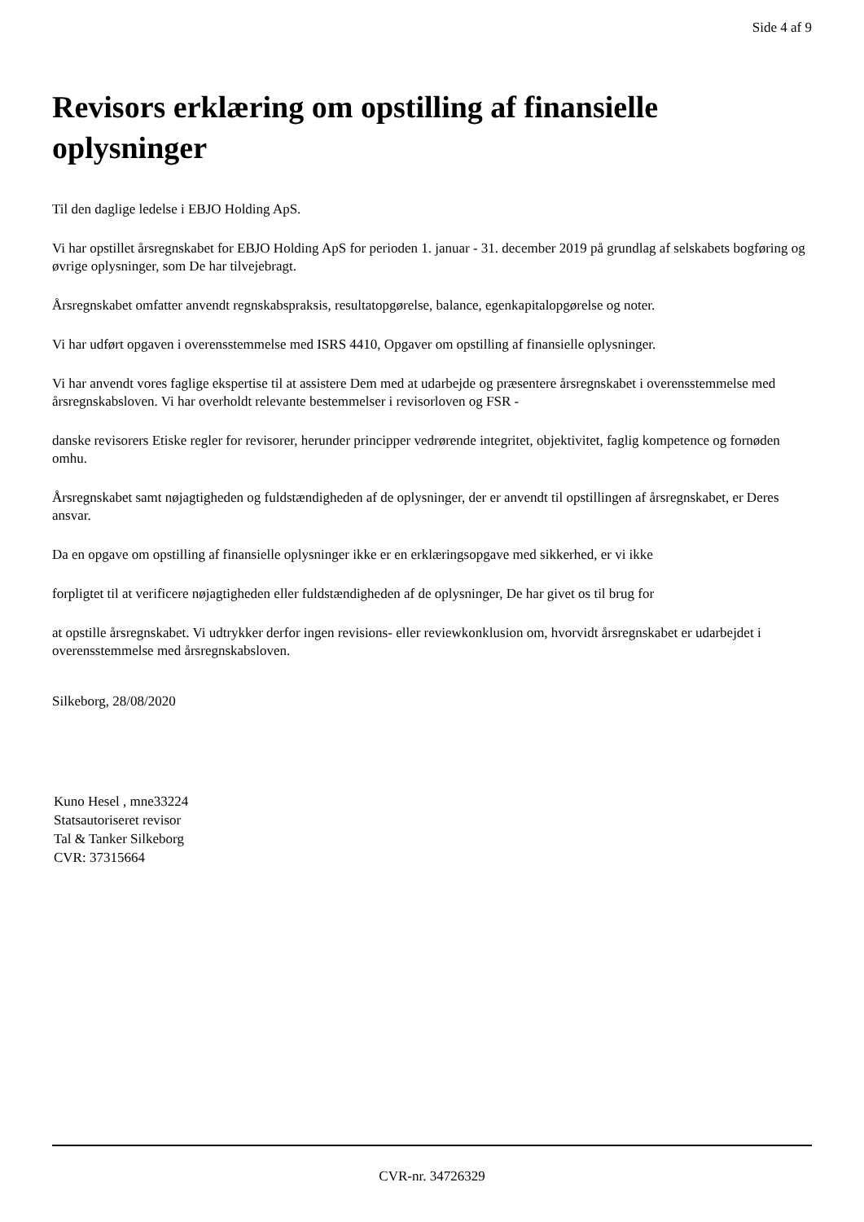Side 4 af 9
Revisors erklæring om opstilling af finansielle oplysninger
Til den daglige ledelse i EBJO Holding ApS.
Vi har opstillet årsregnskabet for EBJO Holding ApS for perioden 1. januar - 31. december 2019 på grundlag af selskabets bogføring og øvrige oplysninger, som De har tilvejebragt.
Årsregnskabet omfatter anvendt regnskabspraksis, resultatopgørelse, balance, egenkapitalopgørelse og noter.
Vi har udført opgaven i overensstemmelse med ISRS 4410, Opgaver om opstilling af finansielle oplysninger.
Vi har anvendt vores faglige ekspertise til at assistere Dem med at udarbejde og præsentere årsregnskabet i overensstemmelse med årsregnskabsloven. Vi har overholdt relevante bestemmelser i revisorloven og FSR -
danske revisorers Etiske regler for revisorer, herunder principper vedrørende integritet, objektivitet, faglig kompetence og fornøden omhu.
Årsregnskabet samt nøjagtigheden og fuldstændigheden af de oplysninger, der er anvendt til opstillingen af årsregnskabet, er Deres ansvar.
Da en opgave om opstilling af finansielle oplysninger ikke er en erklæringsopgave med sikkerhed, er vi ikke
forpligtet til at verificere nøjagtigheden eller fuldstændigheden af de oplysninger, De har givet os til brug for
at opstille årsregnskabet. Vi udtrykker derfor ingen revisions- eller reviewkonklusion om, hvorvidt årsregnskabet er udarbejdet i overensstemmelse med årsregnskabsloven.
Silkeborg, 28/08/2020
Kuno Hesel , mne33224
Statsautoriseret revisor
Tal & Tanker Silkeborg
CVR: 37315664
CVR-nr. 34726329